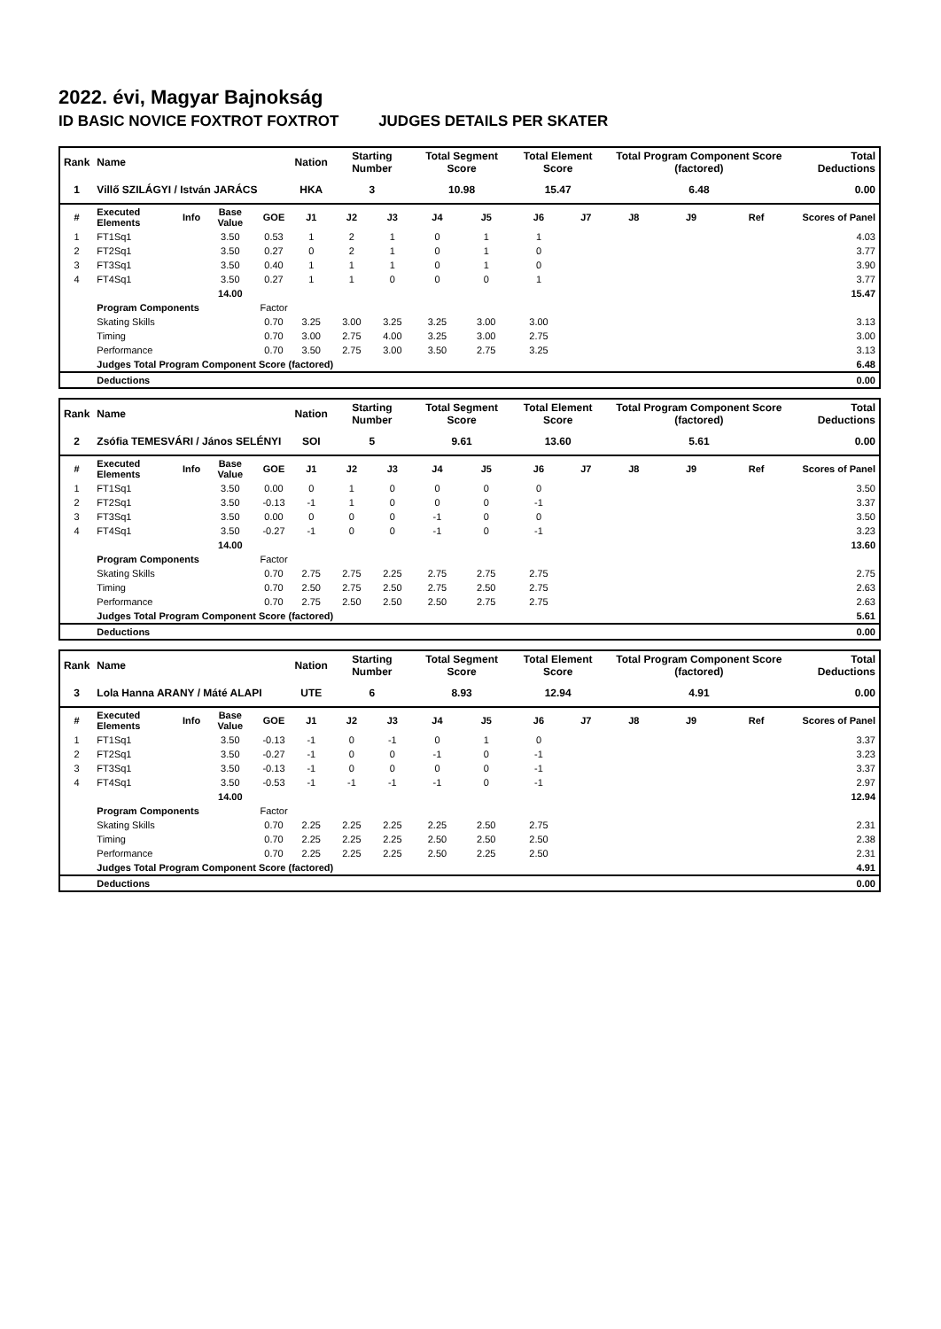2022. évi, Magyar Bajnokság
ID BASIC NOVICE FOXTROT FOXTROT JUDGES DETAILS PER SKATER
| Rank | Name | | | | Nation | Starting Number | | Total Segment Score | | Total Element Score | | Total Program Component Score (factored) | | | Total Deductions |
| --- | --- | --- | --- | --- | --- | --- | --- | --- | --- | --- | --- | --- | --- | --- | --- |
| 1 | Villő SZILÁGYI / István JARÁCS | | | | HKA | 3 | | 10.98 | | 15.47 | | 6.48 | | | 0.00 |
| # | Executed Elements | Info | Base Value | GOE | J1 | J2 | J3 | J4 | J5 | J6 | J7 | J8 | J9 | Ref | Scores of Panel |
| 1 | FT1Sq1 | | 3.50 | 0.53 | 1 | 2 | 1 | 0 | 1 | 1 | | | | | 4.03 |
| 2 | FT2Sq1 | | 3.50 | 0.27 | 0 | 2 | 1 | 0 | 1 | 0 | | | | | 3.77 |
| 3 | FT3Sq1 | | 3.50 | 0.40 | 1 | 1 | 1 | 0 | 1 | 0 | | | | | 3.90 |
| 4 | FT4Sq1 | | 3.50 | 0.27 | 1 | 1 | 0 | 0 | 0 | 1 | | | | | 3.77 |
| | | | 14.00 | | | | | | | | | | | | 15.47 |
| | Program Components | | | Factor | | | | | | | | | | | |
| | Skating Skills | | | 0.70 | 3.25 | 3.00 | 3.25 | 3.25 | 3.00 | 3.00 | | | | | 3.13 |
| | Timing | | | 0.70 | 3.00 | 2.75 | 4.00 | 3.25 | 3.00 | 2.75 | | | | | 3.00 |
| | Performance | | | 0.70 | 3.50 | 2.75 | 3.00 | 3.50 | 2.75 | 3.25 | | | | | 3.13 |
| | Judges Total Program Component Score (factored) | | | | | | | | | | | | | | 6.48 |
| | Deductions | | | | | | | | | | | | | | 0.00 |
| Rank | Name | | | | Nation | Starting Number | | Total Segment Score | | Total Element Score | | Total Program Component Score (factored) | | | Total Deductions |
| --- | --- | --- | --- | --- | --- | --- | --- | --- | --- | --- | --- | --- | --- | --- | --- |
| 2 | Zsófia TEMESVÁRI / János SELÉNYI | | | | SOI | 5 | | 9.61 | | 13.60 | | 5.61 | | | 0.00 |
| # | Executed Elements | Info | Base Value | GOE | J1 | J2 | J3 | J4 | J5 | J6 | J7 | J8 | J9 | Ref | Scores of Panel |
| 1 | FT1Sq1 | | 3.50 | 0.00 | 0 | 1 | 0 | 0 | 0 | 0 | | | | | 3.50 |
| 2 | FT2Sq1 | | 3.50 | -0.13 | -1 | 1 | 0 | 0 | 0 | -1 | | | | | 3.37 |
| 3 | FT3Sq1 | | 3.50 | 0.00 | 0 | 0 | 0 | -1 | 0 | 0 | | | | | 3.50 |
| 4 | FT4Sq1 | | 3.50 | -0.27 | -1 | 0 | 0 | -1 | 0 | -1 | | | | | 3.23 |
| | | | 14.00 | | | | | | | | | | | | 13.60 |
| | Program Components | | | Factor | | | | | | | | | | | |
| | Skating Skills | | | 0.70 | 2.75 | 2.75 | 2.25 | 2.75 | 2.75 | 2.75 | | | | | 2.75 |
| | Timing | | | 0.70 | 2.50 | 2.75 | 2.50 | 2.75 | 2.50 | 2.75 | | | | | 2.63 |
| | Performance | | | 0.70 | 2.75 | 2.50 | 2.50 | 2.50 | 2.75 | 2.75 | | | | | 2.63 |
| | Judges Total Program Component Score (factored) | | | | | | | | | | | | | | 5.61 |
| | Deductions | | | | | | | | | | | | | | 0.00 |
| Rank | Name | | | | Nation | Starting Number | | Total Segment Score | | Total Element Score | | Total Program Component Score (factored) | | | Total Deductions |
| --- | --- | --- | --- | --- | --- | --- | --- | --- | --- | --- | --- | --- | --- | --- | --- |
| 3 | Lola Hanna ARANY / Máté ALAPI | | | | UTE | 6 | | 8.93 | | 12.94 | | 4.91 | | | 0.00 |
| # | Executed Elements | Info | Base Value | GOE | J1 | J2 | J3 | J4 | J5 | J6 | J7 | J8 | J9 | Ref | Scores of Panel |
| 1 | FT1Sq1 | | 3.50 | -0.13 | -1 | 0 | -1 | 0 | 1 | 0 | | | | | 3.37 |
| 2 | FT2Sq1 | | 3.50 | -0.27 | -1 | 0 | 0 | -1 | 0 | -1 | | | | | 3.23 |
| 3 | FT3Sq1 | | 3.50 | -0.13 | -1 | 0 | 0 | 0 | 0 | -1 | | | | | 3.37 |
| 4 | FT4Sq1 | | 3.50 | -0.53 | -1 | -1 | -1 | -1 | 0 | -1 | | | | | 2.97 |
| | | | 14.00 | | | | | | | | | | | | 12.94 |
| | Program Components | | | Factor | | | | | | | | | | | |
| | Skating Skills | | | 0.70 | 2.25 | 2.25 | 2.25 | 2.25 | 2.50 | 2.75 | | | | | 2.31 |
| | Timing | | | 0.70 | 2.25 | 2.25 | 2.25 | 2.50 | 2.50 | 2.50 | | | | | 2.38 |
| | Performance | | | 0.70 | 2.25 | 2.25 | 2.25 | 2.50 | 2.25 | 2.50 | | | | | 2.31 |
| | Judges Total Program Component Score (factored) | | | | | | | | | | | | | | 4.91 |
| | Deductions | | | | | | | | | | | | | | 0.00 |